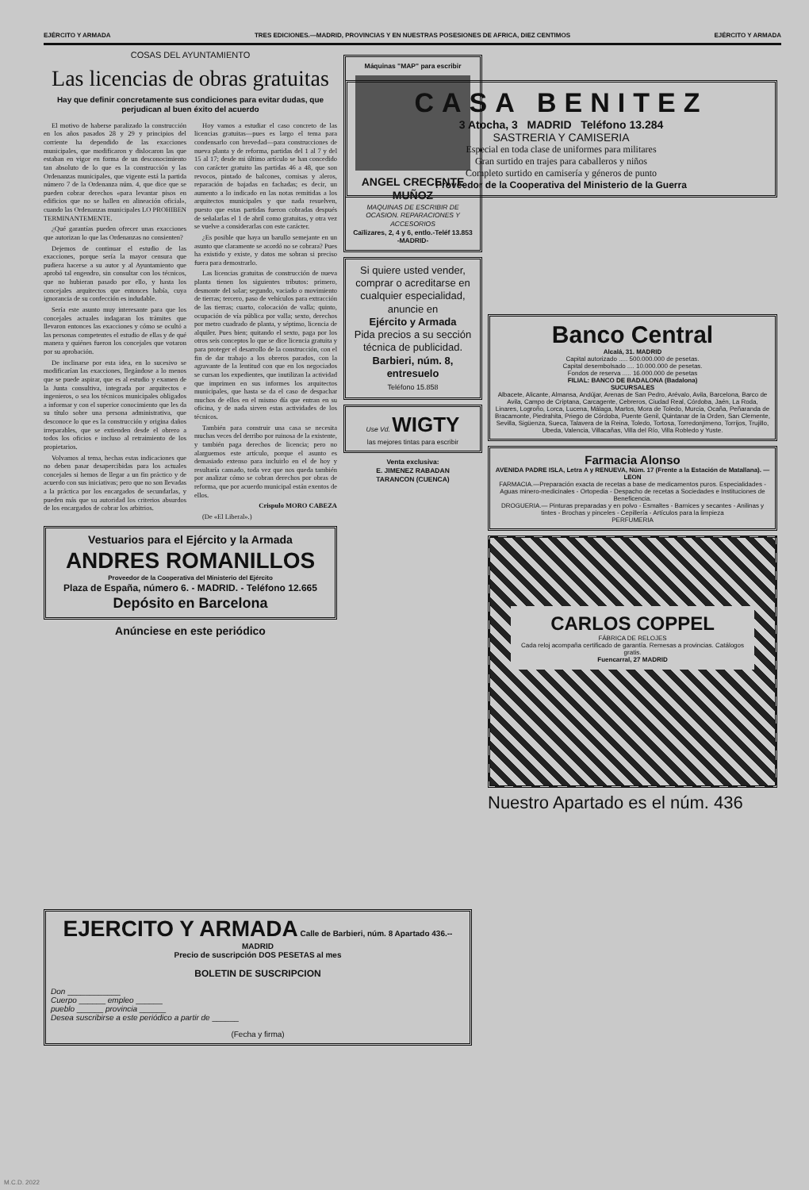EJÉRCITO Y ARMADA TRES EDICIONES.—MADRID, PROVINCIAS Y EN NUESTRAS POSESIONES DE AFRICA, DIEZ CENTIMOS EJÉRCITO Y ARMADA
COSAS DEL AYUNTAMIENTO
Las licencias de obras gratuitas
Hay que definir concretamente sus condiciones para evitar dudas, que perjudican al buen éxito del acuerdo
El motivo de haberse paralizado la construcción en los años pasados 28 y 29 y principios del corriente ha dependido de las exacciones municipales, que modificaron y dislocaron las que estaban en vigor en forma de un desconocimiento tan absoluto de lo que es la construcción y las Ordenanzas municipales, que vigente está la partida número 7 de la Ordenanza núm. 4, que dice que se pueden cobrar derechos «para levantar pisos en edificios que no se hallen en alineación oficial», cuando las Ordenanzas municipales LO PROHIBEN TERMINANTEMENTE.
¿Qué garantías pueden ofrecer unas exacciones que autorizan lo que las Ordenanzas no consienten?
Dejemos de continuar el estudio de las exacciones, porque sería la mayor censura que pudiera hacerse a su autor y al Ayuntamiento que aprobó tal engendro, sin consultar con los técnicos, que no hubieran pasado por ello, y hasta los concejales arquitectos que entonces había, cuya ignorancia de su confección es indudable.
Sería este asunto muy interesante para que los concejales actuales indagaran los trámites que llevaron entonces las exacciones y cómo se ocultó a las personas competentes el estudio de ellas y de qué manera y quiénes fueron los concejales que votaron por su aprobación.
De inclinarse por esta idea, en lo sucesivo se modificarían las exacciones, llegándose a lo menos que se puede aspirar, que es al estudio y examen de la Junta consultiva, integrada por arquitectos e ingenieros, o sea los técnicos municipales obligados a informar y con el superior conocimiento que les da su título sobre una persona administrativa, que desconoce lo que es la construcción y origina daños irreparables, que se extienden desde el obrero a todos los oficios e incluso al retraimiento de los propietarios.
Volvamos al tema, hechas estas indicaciones que no deben pasar desapercibidas para los actuales concejales si hemos de llegar a un fin práctico y de acuerdo con sus iniciativas; pero que no son llevadas a la práctica por los encargados de secundarlas, y pueden más que su autoridad los criterios absurdos de los encargados de cobrar los arbitrios.
Hoy vamos a estudiar el caso concreto de las licencias gratuitas—pues es largo el tema para condensarlo con brevedad—para construcciones de nueva planta y de reforma, partidas del 1 al 7 y del 15 al 17; desde mi último artículo se han concedido con carácter gratuito las partidas 46 a 48, que son revocos, pintado de balcones, cornisas y aleros, reparación de bajadas en fachadas; es decir, un aumento a lo indicado en las notas remitidas a los arquitectos municipales y que nada resuelven, puesto que estas partidas fueron cobradas después de señalarlas el 1 de abril como gratuitas, y otra vez se vuelve a considerarlas con este carácter.
¿Es posible que haya un barullo semejante en un asunto que claramente se acordó no se cobrara? Pues ha existido y existe, y datos me sobran si preciso fuera para demostrarlo.
Las licencias gratuitas de construcción de nueva planta tienen los siguientes tributos: primero, desmonte del solar; segundo, vaciado o movimiento de tierras; tercero, paso de vehículos para extracción de las tierras; cuarto, colocación de valla; quinto, ocupación de vía pública por valla; sexto, derechos por metro cuadrado de planta, y séptimo, licencia de alquiler. Pues bien; quitando el sexto, paga por los otros seis conceptos lo que se dice licencia gratuita y para proteger el desarrollo de la construcción, con el fin de dar trabajo a los obreros parados, con la agravante de la lentitud con que en los negociados se cursan los expedientes, que inutilizan la actividad que imprimen en sus informes los arquitectos municipales, que hasta se da el caso de despachar muchos de ellos en el mismo día que entran en su oficina, y de nada sirven estas actividades de los técnicos.
También para construir una casa se necesita muchas veces del derribo por ruinosa de la existente, y también paga derechos de licencia; pero no alarguemos este artículo, porque el asunto es demasiado extenso para incluirlo en el de hoy y resultaría cansado, toda vez que nos queda también por analizar cómo se cobran derechos por obras de reforma, que por acuerdo municipal están exentos de ellos.
Crispulo MORO CABEZA
(De «El Liberal».)
Vestuarios para el Ejército y la Armada
ANDRES ROMANILLOS
Proveedor de la Cooperativa del Ministerio del Ejército
Plaza de España, número 6. - MADRID. - Teléfono 12.665
Depósito en Barcelona
Anúnciese en este periódico
Máquinas "MAP" para escribir
ANGEL CRECENTE MUÑOZ
MAQUINAS DE ESCRIBIR DE OCASION. REPARACIONES Y ACCESORIOS
Caïlizares, 2, 4 y 6, entlo.-Teléf 13.853
-MADRID-
Si quiere usted vender, comprar o acreditarse en cualquier especialidad, anuncie en
Ejército y Armada
Pida precios a su sección técnica de publicidad.
Barbieri, núm. 8, entresuelo
Teléfono 15.858
Use Vd. WIGTY
las mejores tintas para escribir
Venta exclusiva:
E. JIMENEZ RABADAN
TARANCON (CUENCA)
CASA BENITEZ
3 Atocha, 3 MADRID Teléfono 13.284
SASTRERIA Y CAMISERIA
Especial en toda clase de uniformes para militares
Gran surtido en trajes para caballeros y niños
Completo surtido en camisería y géneros de punto
Proveedor de la Cooperativa del Ministerio de la Guerra
Banco Central
Alcalá, 31. MADRID
Capital autorizado ..... 500.000.000 de pesetas.
Capital desembolsado .... 10.000.000 de pesetas.
Fondos de reserva ..... 16.000.000 de pesetas
FILIAL: BANCO DE BADALONA (Badalona)
SUCURSALES
Albacete, Alicante, Almansa, Andújar, Arenas de San Pedro, Arévalo, Avila, Barcelona, Barco de Avila, Campo de Criptana, Carcagente, Cebreros, Ciudad Real, Córdoba, Jaén, La Roda, Linares, Logroño, Lorca, Lucena, Málaga, Martos, Mora de Toledo, Murcia, Ocaña, Peñaranda de Bracamonte, Piedrahita, Priego de Córdoba, Puente Genil, Quintanar de la Orden, San Clemente, Sevilla, Sigüenza, Sueca, Talavera de la Reina, Toledo, Tortosa, Torredonjimeno, Torrijos, Trujillo, Ubeda, Valencia, Villacañas, Villa del Río, Villa Robledo y Yuste.
Farmacia Alonso
AVENIDA PADRE ISLA, Letra A y RENUEVA, Núm. 17 (Frente a la Estación de Matallana). — LEON
FARMACIA.—Preparación exacta de recetas a base de medicamentos puros. Especialidades - Aguas minero-medicinales - Ortopedia - Despacho de recetas a Sociedades e Instituciones de Beneficencia.
DROGUERIA.— Pinturas preparadas y en polvo - Esmaltes - Barnices y secantes - Anilinas y tintes - Brochas y pinceles - Cepillería - Artículos para la limpieza
PERFUMERIA
CARLOS COPPEL
FÁBRICA DE RELOJES
Cada reloj acompaña certificado de garantía. Remesas a provincias. Catálogos gratis.
Fuencarral, 27 MADRID
Nuestro Apartado es el núm. 436
EJERCITO Y ARMADA Calle de Barbieri, núm. 8 Apartado 436.--MADRID
Precio de suscripción DOS PESETAS al mes
BOLETIN DE SUSCRIPCION
Don ____________
Cuerpo ______ empleo ______
pueblo ______ provincia ______
Desea suscribirse a este periódico a partir de ______
(Fecha y firma)
M.C.D. 2022